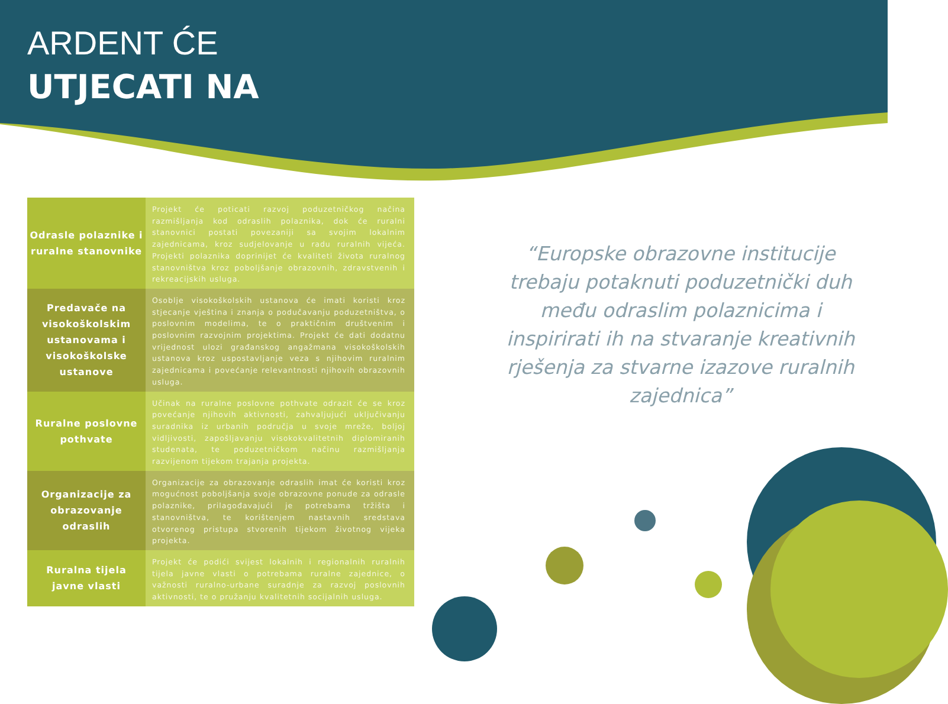ARDENT ĆE
UTJECATI NA
| Odrasle polaznike i ruralne stanovnike | Projekt će poticati razvoj poduzetničkog načina razmišljanja kod odraslih polaznika, dok će ruralni stanovnici postati povezaniji sa svojim lokalnim zajednicama, kroz sudjelovanje u radu ruralnih vijeća. Projekti polaznika doprinijet će kvaliteti života ruralnog stanovništva kroz poboljšanje obrazovnih, zdravstvenih i rekreacijskih usluga. |
| Predavače na visokoškolskim ustanovama i visokoškolske ustanove | Osoblje visokoškolskih ustanova će imati koristi kroz stjecanje vještina i znanja o podučavanju poduzetništva, o poslovnim modelima, te o praktičnim društvenim i poslovnim razvojnim projektima. Projekt će dati dodatnu vrijednost ulozi građanskog angažmana visokoškolskih ustanova kroz uspostavljanje veza s njihovim ruralnim zajednicama i povećanje relevantnosti njihovih obrazovnih usluga. |
| Ruralne poslovne pothvate | Učinak na ruralne poslovne pothvate odrazit će se kroz povećanje njihovih aktivnosti, zahvaljujući uključivanju suradnika iz urbanih područja u svoje mreže, boljoj vidljivosti, zapošljavanju visokokvalitetnih diplomiranih studenata, te poduzetničkom načinu razmišljanja razvijenom tijekom trajanja projekta. |
| Organizacije za obrazovanje odraslih | Organizacije za obrazovanje odraslih imat će koristi kroz mogućnost poboljšanja svoje obrazovne ponude za odrasle polaznike, prilagođavajući je potrebama tržišta i stanovništva, te korištenjem nastavnih sredstava otvorenog pristupa stvorenih tijekom životnog vijeka projekta. |
| Ruralna tijela javne vlasti | Projekt će podići svijest lokalnih i regionalnih ruralnih tijela javne vlasti o potrebama ruralne zajednice, o važnosti ruralno-urbane suradnje za razvoj poslovnih aktivnosti, te o pružanju kvalitetnih socijalnih usluga. |
“Europske obrazovne institucije trebaju potaknuti poduzetnički duh među odraslim polaznicima i inspirirati ih na stvaranje kreativnih rješenja za stvarne izazove ruralnih zajednica”